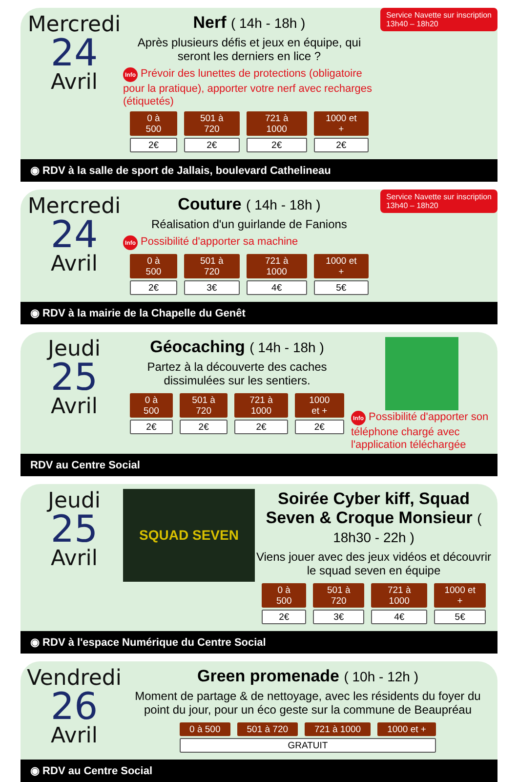Service Navette sur inscription
13h40 – 18h20
Mercredi
24
Avril
Nerf ( 14h - 18h )
Après plusieurs défis et jeux en équipe, qui seront les derniers en lice ?
Info Prévoir des lunettes de protections (obligatoire pour la pratique), apporter votre nerf avec recharges (étiquetés)
| 0 à 500 | 501 à 720 | 721 à 1000 | 1000 et + |
| --- | --- | --- | --- |
| 2€ | 2€ | 2€ | 2€ |
◉ RDV à la salle de sport de Jallais, boulevard Cathelineau
Service Navette sur inscription
13h40 – 18h20
Mercredi
24
Avril
Couture ( 14h - 18h )
Réalisation d'un guirlande de Fanions
Info Possibilité d'apporter sa machine
| 0 à 500 | 501 à 720 | 721 à 1000 | 1000 et + |
| --- | --- | --- | --- |
| 2€ | 3€ | 4€ | 5€ |
◉ RDV à la mairie de la Chapelle du Genêt
Jeudi
25
Avril
Géocaching ( 14h - 18h )
Partez à la découverte des caches dissimulées sur les sentiers.
| 0 à 500 | 501 à 720 | 721 à 1000 | 1000 et + |
| --- | --- | --- | --- |
| 2€ | 2€ | 2€ | 2€ |
Info Possibilité d'apporter son téléphone chargé avec l'application téléchargée
RDV au Centre Social
Jeudi
25
Avril
SQUAD SEVEN
Soirée Cyber kiff, Squad Seven & Croque Monsieur ( 18h30 - 22h )
Viens jouer avec des jeux vidéos et découvrir le squad seven en équipe
| 0 à 500 | 501 à 720 | 721 à 1000 | 1000 et + |
| --- | --- | --- | --- |
| 2€ | 3€ | 4€ | 5€ |
◉ RDV à l'espace Numérique du Centre Social
Vendredi
26
Avril
Green promenade ( 10h - 12h )
Moment de partage & de nettoyage, avec les résidents du foyer du point du jour, pour un éco geste sur la commune de Beaupréau
| 0 à 500 | 501 à 720 | 721 à 1000 | 1000 et + |
| --- | --- | --- | --- |
| GRATUIT | | | |
◉ RDV au Centre Social